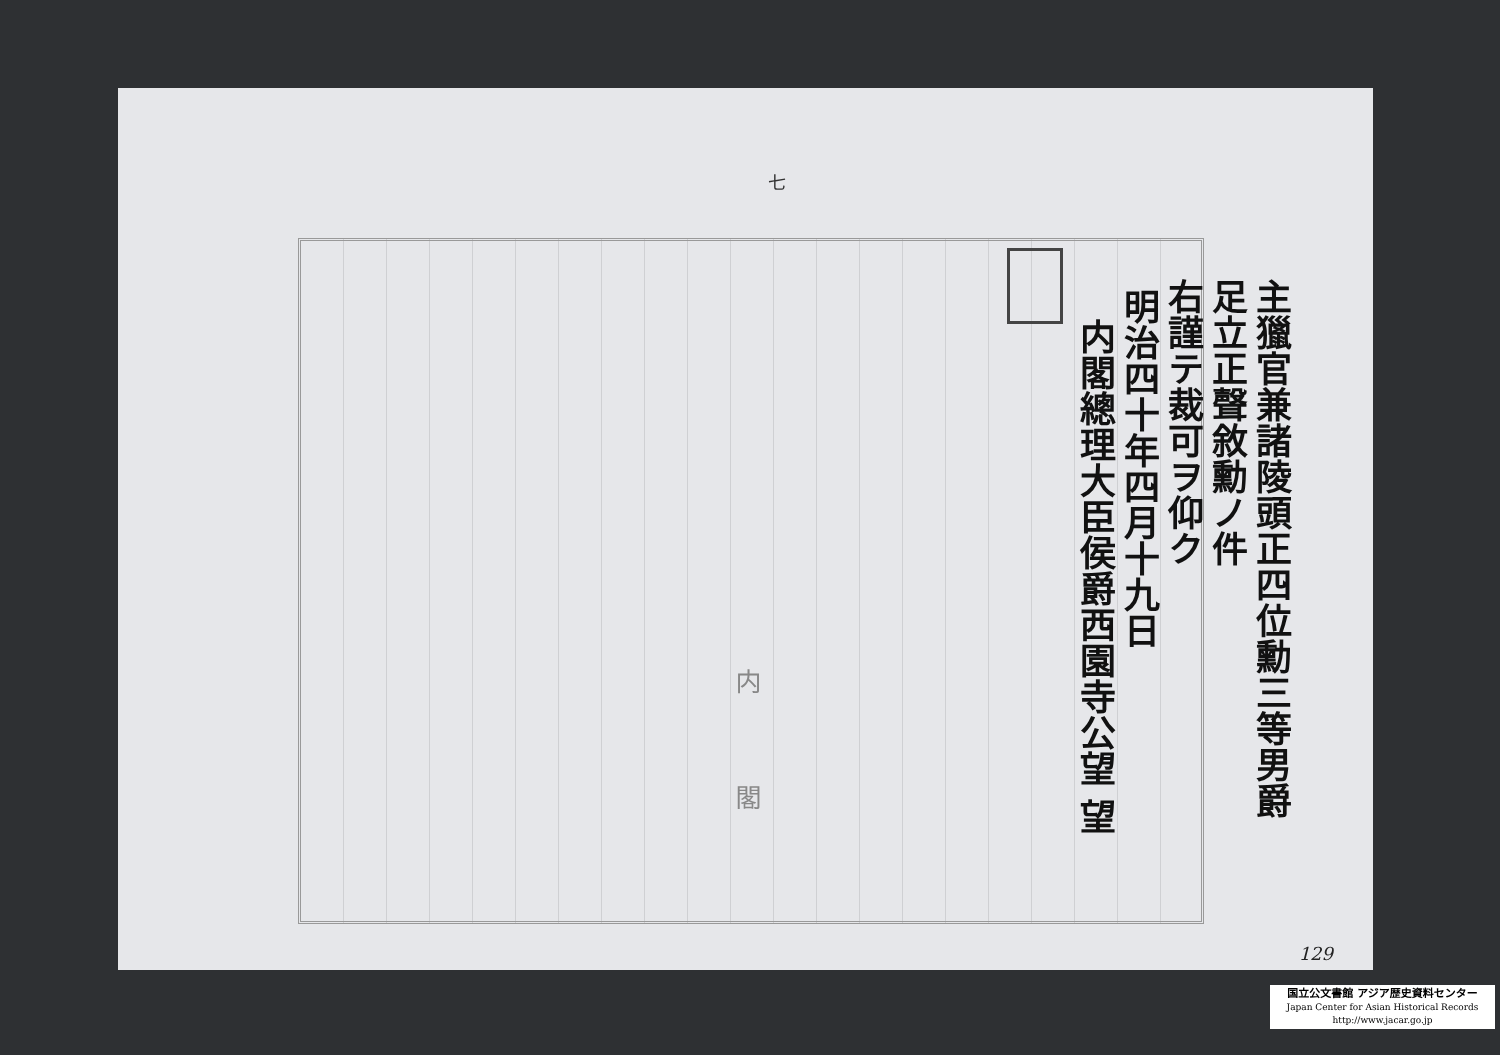七
主獵官兼諸陵頭正四位勳三等男爵
足立正聲敘勳ノ件
右謹テ裁可ヲ仰ク
明治四十年四月十九日
内閣總理大臣侯爵西園寺公望 望
内閣
129
国立公文書館 アジア歴史資料センター
Japan Center for Asian Historical Records
http://www.jacar.go.jp